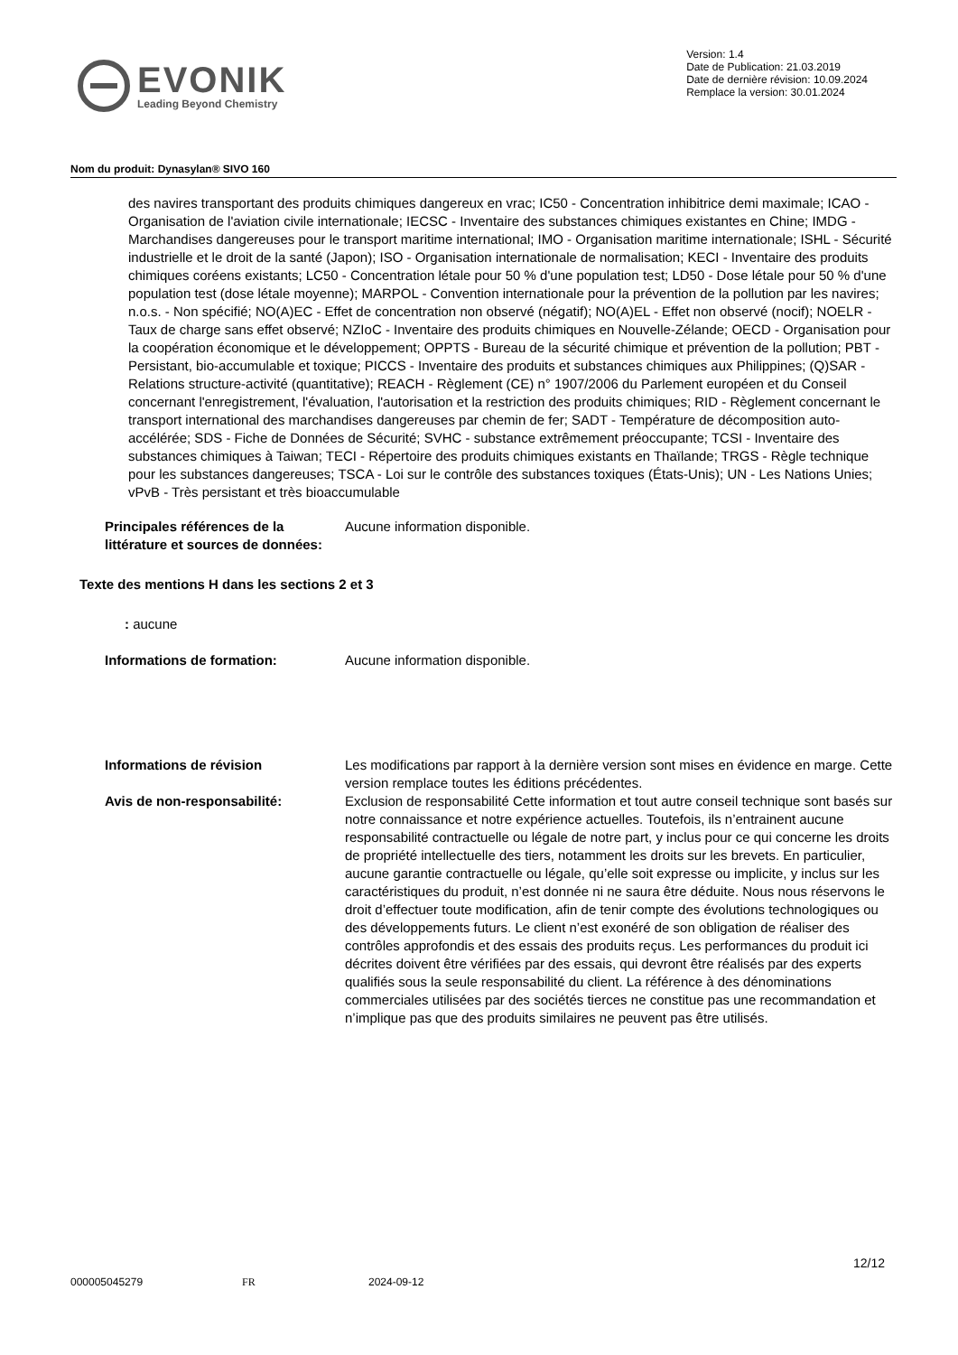EVONIK
Leading Beyond Chemistry
Version: 1.4
Date de Publication: 21.03.2019
Date de dernière révision: 10.09.2024
Remplace la version: 30.01.2024
Nom du produit: Dynasylan® SIVO 160
des navires transportant des produits chimiques dangereux en vrac; IC50 - Concentration inhibitrice demi maximale; ICAO - Organisation de l'aviation civile internationale; IECSC - Inventaire des substances chimiques existantes en Chine; IMDG - Marchandises dangereuses pour le transport maritime international; IMO - Organisation maritime internationale; ISHL - Sécurité industrielle et le droit de la santé (Japon); ISO - Organisation internationale de normalisation; KECI - Inventaire des produits chimiques coréens existants; LC50 - Concentration létale pour 50 % d'une population test; LD50 - Dose létale pour 50 % d'une population test (dose létale moyenne); MARPOL - Convention internationale pour la prévention de la pollution par les navires; n.o.s. - Non spécifié; NO(A)EC - Effet de concentration non observé (négatif); NO(A)EL - Effet non observé (nocif); NOELR - Taux de charge sans effet observé; NZIoC - Inventaire des produits chimiques en Nouvelle-Zélande; OECD - Organisation pour la coopération économique et le développement; OPPTS - Bureau de la sécurité chimique et prévention de la pollution; PBT - Persistant, bio-accumulable et toxique; PICCS - Inventaire des produits et substances chimiques aux Philippines; (Q)SAR - Relations structure-activité (quantitative); REACH - Règlement (CE) n° 1907/2006 du Parlement européen et du Conseil concernant l'enregistrement, l'évaluation, l'autorisation et la restriction des produits chimiques; RID - Règlement concernant le transport international des marchandises dangereuses par chemin de fer; SADT - Température de décomposition auto-accélérée; SDS - Fiche de Données de Sécurité; SVHC - substance extrêmement préoccupante; TCSI - Inventaire des substances chimiques à Taiwan; TECI - Répertoire des produits chimiques existants en Thaïlande; TRGS - Règle technique pour les substances dangereuses; TSCA - Loi sur le contrôle des substances toxiques (États-Unis); UN - Les Nations Unies; vPvB - Très persistant et très bioaccumulable
Principales références de la littérature et sources de données:
Aucune information disponible.
Texte des mentions H dans les sections 2 et 3
: aucune
Informations de formation: Aucune information disponible.
Informations de révision Les modifications par rapport à la dernière version sont mises en évidence en marge. Cette version remplace toutes les éditions précédentes.
Avis de non-responsabilité: Exclusion de responsabilité Cette information et tout autre conseil technique sont basés sur notre connaissance et notre expérience actuelles. Toutefois, ils n’entrainent aucune responsabilité contractuelle ou légale de notre part, y inclus pour ce qui concerne les droits de propriété intellectuelle des tiers, notamment les droits sur les brevets. En particulier, aucune garantie contractuelle ou légale, qu’elle soit expresse ou implicite, y inclus sur les caractéristiques du produit, n’est donnée ni ne saura être déduite. Nous nous réservons le droit d’effectuer toute modification, afin de tenir compte des évolutions technologiques ou des développements futurs. Le client n’est exonéré de son obligation de réaliser des contrôles approfondis et des essais des produits reçus. Les performances du produit ici décrites doivent être vérifiées par des essais, qui devront être réalisés par des experts qualifiés sous la seule responsabilité du client. La référence à des dénominations commerciales utilisées par des sociétés tierces ne constitue pas une recommandation et n’implique pas que des produits similaires ne peuvent pas être utilisés.
12/12
000005045279 FR 2024-09-12